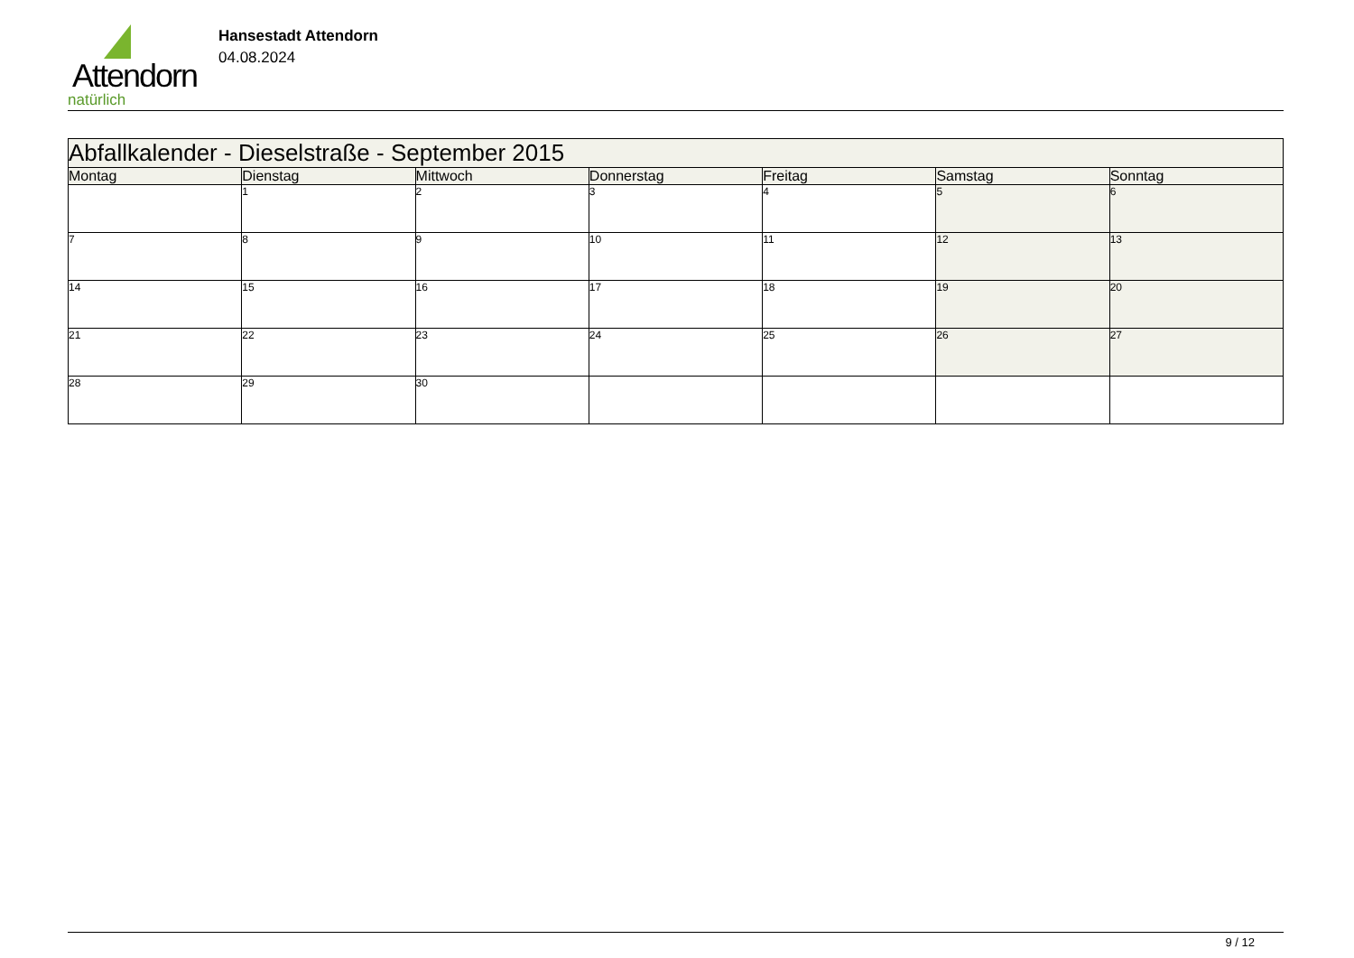Attendorn
natürlich
Hansestadt Attendorn
04.08.2024
| Abfallkalender - Dieselstraße - September 2015 | | | | | | |
| --- | --- | --- | --- | --- | --- | --- |
| Montag | Dienstag | Mittwoch | Donnerstag | Freitag | Samstag | Sonntag |
| | 1 | 2 | 3 | 4 | 5 | 6 |
| 7 | 8 | 9 | 10 | 11 | 12 | 13 |
| 14 | 15 | 16 | 17 | 18 | 19 | 20 |
| 21 | 22 | 23 | 24 | 25 | 26 | 27 |
| 28 | 29 | 30 | | | | |
9 / 12